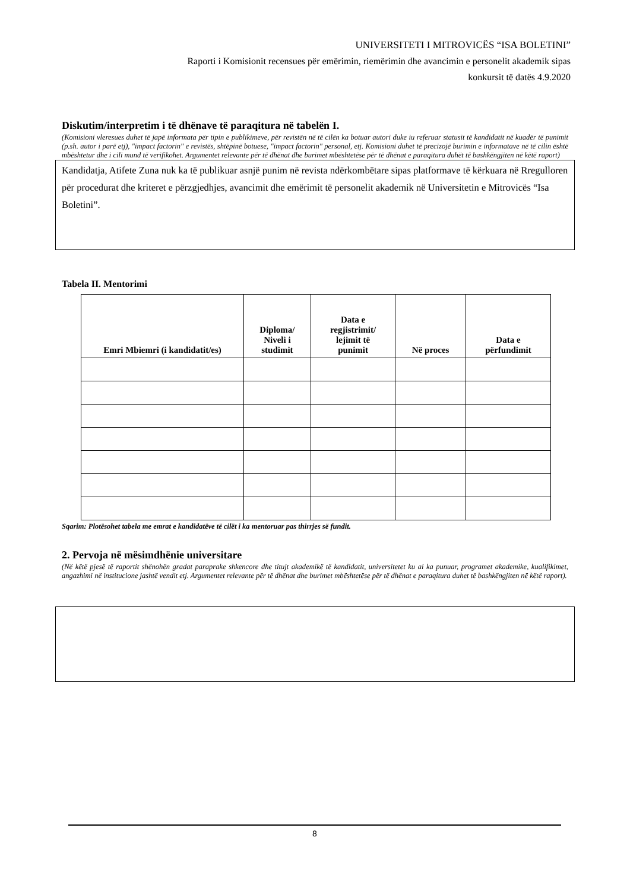UNIVERSITETI I MITROVICËS “ISA BOLETINI”
Raporti i Komisionit recensues për emërimin, riemërimin dhe avancimin e personelit akademik sipas
konkursit të datës 4.9.2020
Diskutim/interpretim i të dhënave të paraqitura në tabelën I.
(Komisioni vleresues duhet të japë informata për tipin e publikimeve, për revistën në të cilën ka botuar autori duke iu referuar statusit të kandidatit në kuadër të punimit (p.sh. autor i parë etj), "impact factorin" e revistës, shtëpinë botuese, "impact factorin" personal, etj. Komisioni duhet të precizojë burimin e informatave në të cilin është mbështetur dhe i cili mund të verifikohet. Argumentet relevante për të dhënat dhe burimet mbështetëse për të dhënat e paraqitura duhët të bashkëngjiten në këtë raport)
Kandidatja, Atifete Zuna nuk ka të publikuar asnjë punim në revista ndërkombëtare sipas platformave të kërkuara në Rregulloren për procedurat dhe kriteret e përzgjedhjes, avancimit dhe emërimit të personelit akademik në Universitetin e Mitrovicës “Isa Boletini”.
Tabela II. Mentorimi
| Emri Mbiemri (i kandidatit/es) | Diploma/ Niveli i studimit | Data e regjistrimit/ lejimit të punimit | Në proces | Data e përfundimit |
| --- | --- | --- | --- | --- |
Sqarim: Plotësohet tabela me emrat e kandidatëve të cilët i ka mentoruar pas thirrjes së fundit.
2. Pervoja në mësimdhënie universitare
(Në këtë pjesë të raportit shënohën gradat paraprake shkencore dhe titujt akademikë të kandidatit, universitetet ku ai ka punuar, programet akademike, kualifikimet, angazhimi në institucione jashtë vendit etj. Argumentet relevante për të dhënat dhe burimet mbështetëse për të dhënat e paraqitura duhet të bashkëngjiten në këtë raport).
8